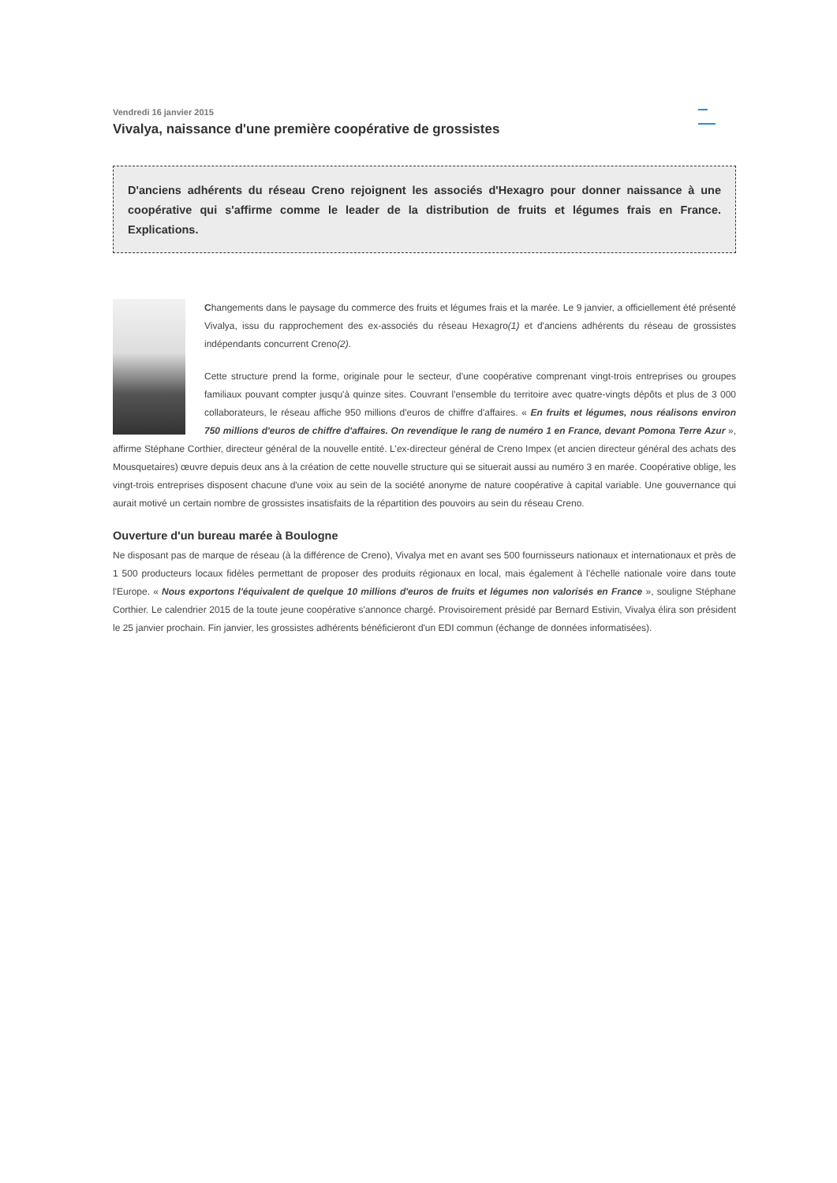Vendredi 16 janvier 2015
Vivalya, naissance d'une première coopérative de grossistes
D'anciens adhérents du réseau Creno rejoignent les associés d'Hexagro pour donner naissance à une coopérative qui s'affirme comme le leader de la distribution de fruits et légumes frais en France. Explications.
Changements dans le paysage du commerce des fruits et légumes frais et la marée. Le 9 janvier, a officiellement été présenté Vivalya, issu du rapprochement des ex-associés du réseau Hexagro(1) et d'anciens adhérents du réseau de grossistes indépendants concurrent Creno(2).
Cette structure prend la forme, originale pour le secteur, d'une coopérative comprenant vingt-trois entreprises ou groupes familiaux pouvant compter jusqu'à quinze sites. Couvrant l'ensemble du territoire avec quatre-vingts dépôts et plus de 3 000 collaborateurs, le réseau affiche 950 millions d'euros de chiffre d'affaires. « En fruits et légumes, nous réalisons environ 750 millions d'euros de chiffre d'affaires. On revendique le rang de numéro 1 en France, devant Pomona Terre Azur », affirme Stéphane Corthier, directeur général de la nouvelle entité. L'ex-directeur général de Creno Impex (et ancien directeur général des achats des Mousquetaires) œuvre depuis deux ans à la création de cette nouvelle structure qui se situerait aussi au numéro 3 en marée. Coopérative oblige, les vingt-trois entreprises disposent chacune d'une voix au sein de la société anonyme de nature coopérative à capital variable. Une gouvernance qui aurait motivé un certain nombre de grossistes insatisfaits de la répartition des pouvoirs au sein du réseau Creno.
Ouverture d'un bureau marée à Boulogne
Ne disposant pas de marque de réseau (à la différence de Creno), Vivalya met en avant ses 500 fournisseurs nationaux et internationaux et près de 1 500 producteurs locaux fidèles permettant de proposer des produits régionaux en local, mais également à l'échelle nationale voire dans toute l'Europe. « Nous exportons l'équivalent de quelque 10 millions d'euros de fruits et légumes non valorisés en France », souligne Stéphane Corthier. Le calendrier 2015 de la toute jeune coopérative s'annonce chargé. Provisoirement présidé par Bernard Estivin, Vivalya élira son président le 25 janvier prochain. Fin janvier, les grossistes adhérents bénéficieront d'un EDI commun (échange de données informatisées).